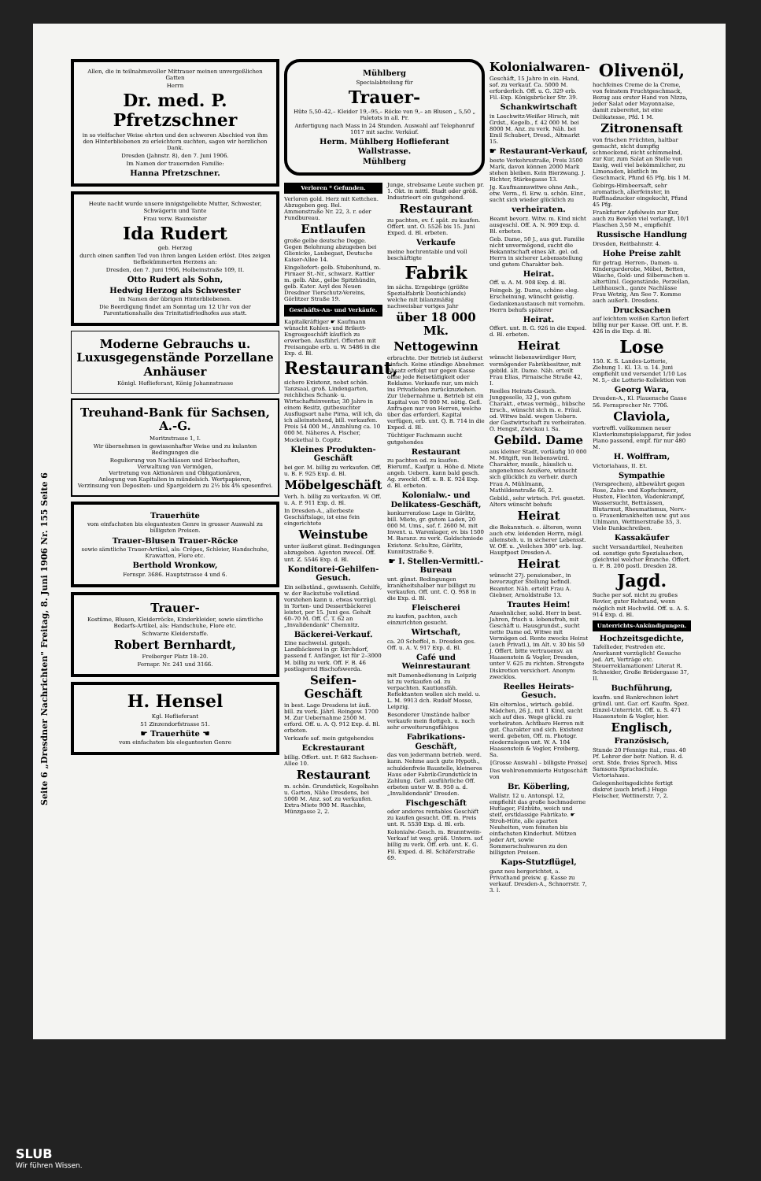Seite 6 „Dresdner Nachrichten" Freitag, 8. Juni 1906 Nr. 155 Seite 6
Allen, die in teilnahmsvoller Mittrauer meinen unvergeßlichen Gatten
Herrn
Dr. med. P. Pfretzschner
in so vielfacher Weise ehrten und den schweren Abschied von ihm den Hinterbliebenen zu erleichtern suchten, sagen wir herzlichen Dank.
Dresden (Jahnstr. 8), den 7. Juni 1906.
Im Namen der trauernden Familie:
Hanna Pfretzschner.
Heute nacht wurde unsere innigstgeliebte Mutter, Schwester, Schwägerin und Tante
Frau verw. Baumeister
Ida Rudert
geb. Herzog
durch einen sanften Tod von ihren langen Leiden erlöst. Dies zeigen tiefbekümmerten Herzens an:
Dresden, den 7. Juni 1906, Holbeinstraße 109, II.
Otto Rudert als Sohn,
Hedwig Herzog als Schwester
im Namen der übrigen Hinterbliebenen.
Die Beerdigung findet am Sonntag um 12 Uhr von der Parentationshalle des Trinitatisfriedhofes aus statt.
Moderne Gebrauchs u. Luxusgegenstände Porzellane Anhäuser
Königl. Hoflieferant, König Johannstrasse
Treuhand-Bank für Sachsen, A.-G.
Moritzstrasse 1, I.
Wir übernehmen in gewissenhafter Weise und zu kulanten Bedingungen die
Regulierung von Nachlässen und Erbschaften,
Verwaltung von Vermögen,
Vertretung von Aktionären und Obligationären,
Anlegung von Kapitalien in mündelsich. Wertpapieren,
Verzinsung von Depositen- und Spargeldern zu 2½ bis 4% spesenfrei.
Trauerhüte
vom einfachsten bis elegantesten Genre in grosser Auswahl zu billigsten Preisen.
Trauer-Blusen Trauer-Röcke
sowie sämtliche Trauer-Artikel, als: Crêpes, Schleier, Handschuhe, Krawatten, Flore etc.
Berthold Wronkow,
Fernspr. 3686. Hauptstrasse 4 und 6.
Trauer-
Kostüme, Blusen, Kleiderröcke, Kinderkleider, sowie sämtliche Bedarfs-Artikel, als: Handschuhe, Flore etc.
Schwarze Kleiderstoffe.
Robert Bernhardt,
Freiberger Platz 18–20.
Fernspr. Nr. 241 und 3166.
H. Hensel
Kgl. Hoflieferant
51 Zinzendorfstrasse 51.
☛ Trauerhüte ☚
vom einfachsten bis elegantesten Genre
Mühlberg
Specialabteilung für
Trauer-
Hüte 5,50–42,– Kleider 19,–95,– Röcke von 9,– an Blusen „ 5,50 „ Paletots in all. Pr.
Anfertigung nach Mass in 24 Stunden. Auswahl auf Telephonruf 1017 mit sachv. Verkäuf.
Herm. Mühlberg Hoflieferant Wallstrasse.
Mühlberg
Verloren * Gefunden.
Verloren gold. Herz mit Kettchen. Abzugeben geg. Bel. Ammonstraße Nr. 22, 3. r. oder Fundbureau.
Entlaufen
große gelbe deutsche Dogge. Gegen Belohnung abzugeben bei Glienicke, Laubegast, Deutsche Kaiser-Allee 14.
Eingeliefert: gelb. Stubenhund, m. Pirnaer St.-Nr., schwarz. Rattler m. gelb. Abz., gelbe Spitzhündin, gelb. Kater. Asyl des Neuen Dresdner Tierschutz-Vereins, Görlitzer Straße 19.
Geschäfts-An- und Verkäufe.
Kapitalkräftiger ☛ Kaufmann wünscht Kohlen- und Brikett-Engrosgeschäft käuflich zu erwerben. Ausführl. Offerten mit Preisangabe erb. u. W. 5486 in die Exp. d. Bl.
Restaurant,
sichere Existenz, nebst schön. Tanzsaal, groß. Lindengarten, reichliches Schank- u. Wirtschaftsinventar, 30 Jahre in einem Besitz, gutbesuchter Ausflugsort nahe Pirna, will ich, da ich alleinstehend, bill. verkaufen. Preis 54 000 M., Anzahlung ca. 10 000 M. Näheres A. Fischer, Mockethal b. Copitz.
Kleines Produkten-Geschäft
bei ger. M. billig zu verkaufen. Off. u. B. F. 925 Exp. d. Bl.
Möbelgeschäft
Verh. h. billig zu verkaufen. W. Off. u. A. P. 911 Exp. d. Bl.
In Dresden-A., allerbeste Geschäftslage, ist eine fein eingerichtete
Weinstube
unter äußerst günst. Bedingungen abzugeben. Agenten zwecel. Off. unt. Z. 5546 Exp. d. Bl.
Konditorei-Gehilfen-Gesuch.
Ein selbständ., gewissenh. Gehilfe, w. der Backstube vollständ. vorstehen kann u. etwas vorzügl. in Torten- und Dessertbäckerei leistet, per 15. Juni ges. Gehalt 60–70 M. Off. C. T. 62 an „Invalidendank" Chemnitz.
Bäckerei-Verkauf.
Eine nachweisl. gutgeh. Landbäckerei in gr. Kirchdorf, passend f. Anfänger, ist für 2–3000 M. billig zu verk. Off. F. B. 46 postlagernd Bischofswerda.
Seifen-Geschäft
in best. Lage Dresdens ist äuß. bill. zu verk. Jährl. Reingew. 1700 M. Zur Uebernahme 2500 M. erford. Off. u. A. Q. 912 Exp. d. Bl. erbeten.
Verkaufe sof. mein gutgehendes
Eckrestaurant
billig. Offert. unt. P. 682 Sachsen-Allee 10.
Restaurant
m. schön. Grundstück, Kegelbahn u. Garten, Nähe Dresdens, bei 5000 M. Anz. sof. zu verkaufen. Extra-Miete 900 M. Raschke, Münzgasse 2, 2.
Junge, strebsame Leute suchen pr. 1. Okt. in mittl. Stadt oder größ. Industrieort ein gutgehend.
Restaurant
zu pachten, ev. f. spät. zu kaufen. Offert. unt. O. 5526 bis 15. Juni Exped. d. Bl. erbeten.
Verkaufe
meine hochrentable und voll beschäftigte
Fabrik
im sächs. Erzgebirge (größte Spezialfabrik Deutschlands) welche mit bilanzmäßig nachweisbar voriges Jahr
über 18 000 Mk.
Nettogewinn
erbrachte. Der Betrieb ist äußerst einfach. Keine ständige Abnehmer. Absatz erfolgt nur gegen Kasse ohne jede Reisetätigkeit oder Reklame. Verkaufe nur, um mich ins Privatleben zurückzuziehen. Zur Uebernahme u. Betrieb ist ein Kapital von 70 000 M. nötig. Gefl. Anfragen nur von Herren, welche über das erforderl. Kapital verfügen, erb. unt. Q. B. 714 in die Exped. d. Bl.
Tüchtiger Fachmann sucht gutgehendes
Restaurant
zu pachten od. zu kaufen. Bierumf., Kaufpr. u. Höhe d. Miete angeb. Uebern. kann bald gesch. Ag. zweckl. Off. u. B. E. 924 Exp. d. Bl. erbeten.
Kolonialw.- und Delikatess-Geschäft,
konkurrenzlose Lage in Görlitz, bill. Miete, gr. gutem Laden, 20 000 M. Ums., sof. f. 2600 M. mit Invent. u. Warenlager, ev. bis 1500 M. Baranz. zu verk. Goldschmiede Existenz. Schultze, Görlitz, Kunnitzstraße 9.
☛ I. Stellen-Vermittl.-Bureau
unt. günst. Bedingungen krankheitshalber nur billigst zu verkaufen. Off. unt. C. Q. 958 in die Exp. d. Bl.
Fleischerei
zu kaufen, pachten, auch einzurichten gesucht.
Wirtschaft,
ca. 20 Scheffel, n. Dresden ges. Off. u. A. V. 917 Exp. d. Bl.
Café und Weinrestaurant
mit Damenbedienung in Leipzig ist zu verkaufen od. zu verpachten. Kautionsfäh. Reflektanten wollen sich meld. u. L. M. 9913 dch. Rudolf Mosse, Leipzig.
Besonderer Umstände halber verkaufe mein flottgeh. u. noch sehr erweiterungsfähiges
Fabrikations-Geschäft,
das von jedermann betrieb. werd. kann. Nehme auch gute Hypoth., schuldenfreie Baustelle, kleineres Haus oder Fabrik-Grundstück in Zahlung. Gefl. ausführliche Off. erbeten unter W. B. 950 a. d. „Invalidendank" Dresden.
Fischgeschäft
oder anderes rentables Geschäft zu kaufen gesucht. Off. m. Preis unt. R. 5530 Exp. d. Bl. erb.
Kolonialw.-Gesch. m. Branntwein-Verkauf ist weg. größ. Untern. sof. billig zu verk. Off. erb. unt. K. G. Fil. Exped. d. Bl. Schäferstraße 69.
Kolonialwaren-
Geschäft, 15 Jahre in ein. Hand, sof. zu verkauf. Ca. 5000 M. erforderlich. Off. u. G. 329 erb. Fil.-Exp. Königsbrücker Str. 39.
Schankwirtschaft
in Loschwitz-Weißer Hirsch, mit Grdst., Kegelb., f. 42 000 M. bei 8000 M. Anz. zu verk. Näh. bei Emil Schubert, Dresd., Altmarkt 15.
☛ Restaurant-Verkauf,
beste Verkehrsstraße, Preis 3500 Mark, davon können 2000 Mark stehen bleiben. Kein Bierzwang. J. Richter, Stärkegasse 13.
Jg. Kaufmannswitwe ohne Anh., etw. Verm., fl. Erw. u. schön. Einr., sucht sich wieder glücklich zu
verheiraten.
Beamt bevorz. Witw. m. Kind nicht ausgeschl. Off. A. N. 909 Exp. d. Bl. erbeten.
Geb. Dame, 50 J., aus gut. Familie nicht unvermögend, sucht die Bekanntschaft eines ält. gel. od. Herrn in sicherer Lebensstellung und gutem Charakter beh.
Heirat.
Off. u. A. M. 908 Exp. d. Bl.
Feingeb. jg. Dame, schöne eleg. Erscheinung, wünscht geistig. Gedankenaustausch mit vornehm. Herrn behufs späterer
Heirat.
Offert. unt. B. G. 926 in die Exped. d. Bl. erbeten.
Heirat
wünscht liebenswürdiger Herr, vermögender Fabrikbesitzer, mit gebild. ält. Dame. Näh. erteilt Frau Elias, Pirnaische Straße 42, I.
Reelles Heirats-Gesuch. Junggeselle, 32 J., von gutem Charakt., etwas vermög., hübsche Ersch., wünscht sich m. e. Fräul. od. Witwe bald. wegen Uebern. der Gastwirtschaft zu verheiraten. O. Hengst, Zwickau i. Sa.
Gebild. Dame
aus kleiner Stadt, vorläufig 10 000 M. Mitgift, von liebenswürd. Charakter, musik., häuslich u. angenehmes Aeußere, wünscht sich glücklich zu verheir. durch Frau A. Mühlmann, Mathildenstraße 66, 2.
Gebild., sehr wirtsch. Frl. gesetzt. Alters wünscht behufs
Heirat
die Bekanntsch. e. älteren, wenn auch etw. leidenden Herrn, mögl. alleinsteh. u. in sicherer Lebensst. W. Off. u. „Veilchen 300" erb. lag. Hauptpost Dresden-A.
Heirat
wünscht 27j. pensionsber., in bevorzugter Stellung befindl. Beamter. Näh. erteilt Frau A. Giebner, Arnoldstraße 13.
Trautes Heim!
Ansehnlicher, solid. Herr in best. Jahren, frisch u. lebensfroh, mit Geschäft u. Hausgrundst., sucht nette Dame od. Witwe mit Vermögen od. Rente zwecks Heirat (auch Privatl.), im Alt. v. 30 bis 50 J. Offert. bitte vertrauensv. an Haasenstein & Vogler, Dresden, unter V. 625 zu richten. Strengste Diskretion versichert. Anonym zwecklos.
Reelles Heirats-Gesuch.
Ein elternlos., wirtsch. gebild. Mädchen, 26 J., mit 1 Kind, sucht sich auf dies. Wege glückl. zu verheiraten. Achtbare Herren mit gut. Charakter und sich. Existenz werd. gebeten, Off. m. Photogr. niederzulegen unt. W. A. 104 Haasenstein & Vogler, Freiberg, Sa.
[Grosse Auswahl – billigste Preise]
Das wohlrenommierte Hutgeschäft von
Br. Köberling,
Wallstr. 12 u. Antonspl. 12, empfiehlt das große hochmoderne Hutlager, Filzhüte, weich und steif, erstklassige Fabrikate. ☛ Stroh-Hüte, alle aparten Neuheiten, vom feinsten bis einfachsten Kinderhut. Mützen jeder Art, sowie Sommerschuhwaren zu den billigsten Preisen.
Kaps-Stutzflügel,
ganz neu hergerichtet, a. Privathand preisw. g. Kasse zu verkauf. Dresden-A., Schnorrstr. 7, 3. l.
Olivenöl,
hochfeines Creme de la Creme, von feinstem Fruchtgeschmack, Bezug aus erster Hand von Nizza, jeder Salat oder Mayonnaise, damit zubereitet, ist eine Delikatesse, Pfd. 1 M.
Zitronensaft
von frischen Früchten, haltbar gemacht, nicht dumpfig schmeckend, nicht schimmelnd, zur Kur, zum Salat an Stelle von Essig, weil viel bekömmlicher, zu Limonaden, köstlich im Geschmack, Pfund 65 Pfg. bis 1 M.
Gebirgs-Himbeersaft, sehr aromatisch, allerfeinster, in Raffinadzucker eingekocht, Pfund 45 Pfg.
Frankfurter Apfelwein zur Kur, auch zu Bowlen viel verlangt, 10/1 Flaschen 3,50 M., empfiehlt
Russische Handlung
Dresden, Reitbahnstr. 4.
Hohe Preise zahlt
für getrag. Herren-, Damen- u. Kindergarderobe, Möbel, Betten, Wäsche, Gold- und Silbersachen u. altertüml. Gegenstände, Porzellan, Leihhausch., ganze Nachlässe Frau Wetzig, Am See 7. Komme auch außerh. Dresdens.
Drucksachen
auf leichtem weißen Karton liefert billig nur per Kasse. Off. unt. F. B. 426 in die Exp. d. Bl.
Lose
150. K. S. Landes-Lotterie, Ziehung 1. Kl. 13. u. 14. Juni empfiehlt und versendet 1/10 Los M. 5,– die Lotterie-Kollektion von
Georg Wara,
Dresden-A., Kl. Plauensche Gasse 56. Fernsprecher Nr. 7706.
Claviola,
vortreffl. vollkommen neuer Klavierkunstspielapparat, für jedes Piano passend, empf. für nur 480 M.
H. Wolffram,
Victoriahaus, II. Et.
Sympathie
(Versprechen), altbewährt gegen Rose, Zahn- und Kopfschmerz, Husten, Flechten, Wadenkrampf, Wassersucht, Bettnässen, Blutarmut, Rheumatismus, Nerv.- u. Frauenkrankheiten usw. gut aus Uhlmann, Wettinerstraße 35, 3. Viele Dankschreiben.
Kassakäufer
sucht Versandartikel, Neuheiten od. sonstige gute Spezialsachen, gleichviel welcher Branche. Offert. u. F. B. 200 postl. Dresden 28.
Jagd.
Suche per sof. nicht zu großes Revier, guter Rehstand, wenn möglich mit Hochwild. Off. u. A. S. 914 Exp. d. Bl.
Unterrichts-Ankündigungen.
Hochzeitsgedichte,
Tafellieder, Festreden etc. Anerkannt vorzüglich! Gesuche jed. Art, Verträge etc. Steuerreklamationen! Literat R. Schneider, Große Brüdergasse 37, II.
Buchführung,
kaufm. und Bankrechnen lehrt gründl. unt. Gar. erf. Kaufm. Spez. Einzel-Unterricht. Off. u. S. 471 Haasenstein & Vogler, hier.
Englisch,
Französisch,
Stunde 20 Pfennige ital., russ. 40 Pf. Lehrer der betr. Nation. B. d. erst. Stde. freies Sprech. Miss Samsons Sprachschule. Victoriahaus.
Gelegenheitsgedichte fertigt diskret (auch briefl.) Hugo Fleischer, Wettinerstr. 7, 2.
SLUB
Wir führen Wissen.